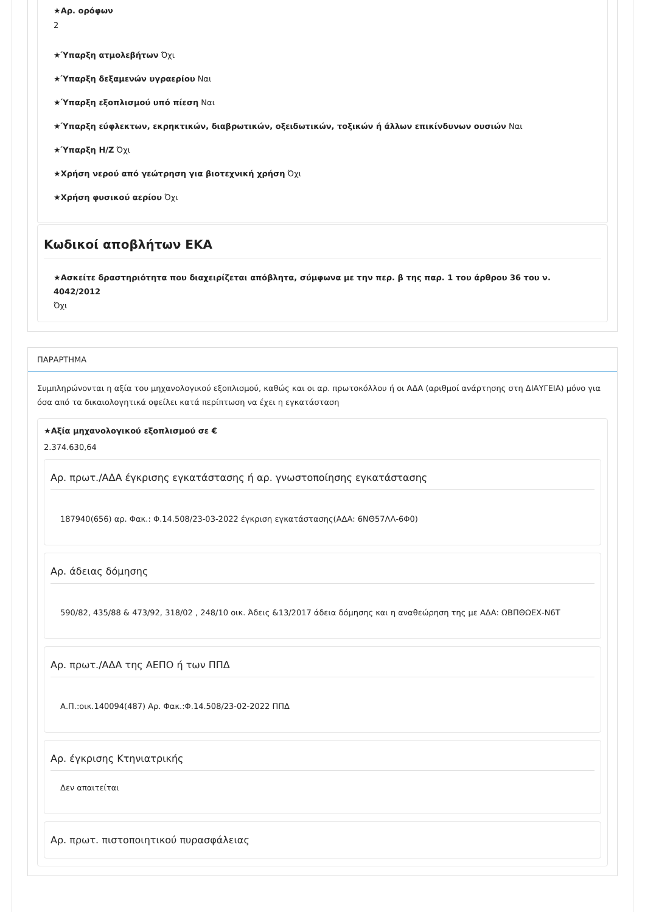★Αρ. ορόφων
2
★Ύπαρξη ατμολεβήτων Όχι
★Ύπαρξη δεξαμενών υγραερίου Ναι
★Ύπαρξη εξοπλισμού υπό πίεση Ναι
★Ύπαρξη εύφλεκτων, εκρηκτικών, διαβρωτικών, οξειδωτικών, τοξικών ή άλλων επικίνδυνων ουσιών Ναι
★Ύπαρξη Η/Ζ Όχι
★Χρήση νερού από γεώτρηση για βιοτεχνική χρήση Όχι
★Χρήση φυσικού αερίου Όχι
Κωδικοί αποβλήτων ΕΚΑ
★Ασκείτε δραστηριότητα που διαχειρίζεται απόβλητα, σύμφωνα με την περ. β της παρ. 1 του άρθρου 36 του ν. 4042/2012
Όχι
ΠΑΡΑΡΤΗΜΑ
Συμπληρώνονται η αξία του μηχανολογικού εξοπλισμού, καθώς και οι αρ. πρωτοκόλλου ή οι ΑΔΑ (αριθμοί ανάρτησης στη ΔΙΑΥΓΕΙΑ) μόνο για όσα από τα δικαιολογητικά οφείλει κατά περίπτωση να έχει η εγκατάσταση
★Αξία μηχανολογικού εξοπλισμού σε €
2.374.630,64
Αρ. πρωτ./ΑΔΑ έγκρισης εγκατάστασης ή αρ. γνωστοποίησης εγκατάστασης
187940(656) αρ. Φακ.: Φ.14.508/23-03-2022 έγκριση εγκατάστασης(ΑΔΑ: 6ΝΘ57ΛΛ-6Φ0)
Αρ. άδειας δόμησης
590/82, 435/88 & 473/92, 318/02 , 248/10 οικ. Άδεις &13/2017 άδεια δόμησης και η αναθεώρηση της με ΑΔΑ: ΩΒΠΘΩΕΧ-Ν6Τ
Αρ. πρωτ./ΑΔΑ της ΑΕΠΟ ή των ΠΠΔ
Α.Π.:οικ.140094(487) Αρ. Φακ.:Φ.14.508/23-02-2022 ΠΠΔ
Αρ. έγκρισης Κτηνιατρικής
Δεν απαιτείται
Αρ. πρωτ. πιστοποιητικού πυρασφάλειας